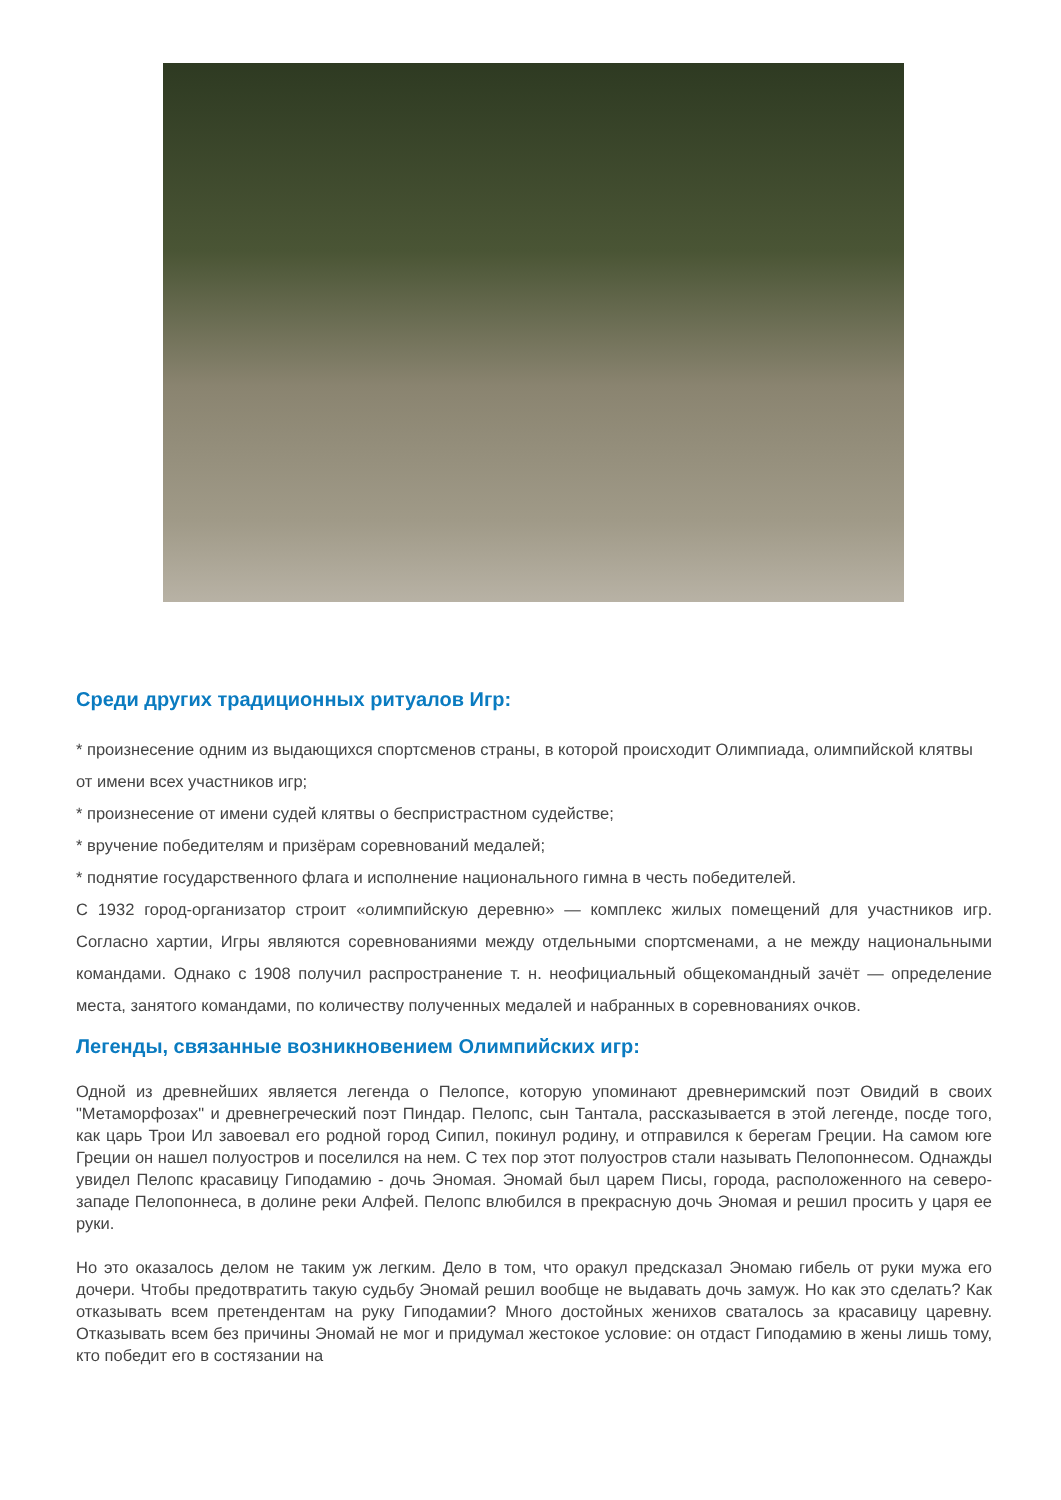Среди других традиционных ритуалов Игр:
* произнесение одним из выдающихся спортсменов страны, в которой происходит Олимпиада, олимпийской клятвы от имени всех участников игр;
* произнесение от имени судей клятвы о беспристрастном судействе;
* вручение победителям и призёрам соревнований медалей;
* поднятие государственного флага и исполнение национального гимна в честь победителей.
С 1932 город-организатор строит «олимпийскую деревню» — комплекс жилых помещений для участников игр. Согласно хартии, Игры являются соревнованиями между отдельными спортсменами, а не между национальными командами. Однако с 1908 получил распространение т. н. неофициальный общекомандный зачёт — определение места, занятого командами, по количеству полученных медалей и набранных в соревнованиях очков.
Легенды, связанные возникновением Олимпийских игр:
Одной из древнейших является легенда о Пелопсе, которую упоминают древнеримский поэт Овидий в своих "Метаморфозах" и древнегреческий поэт Пиндар. Пелопс, сын Тантала, рассказывается в этой легенде, посде того, как царь Трои Ил завоевал его родной город Сипил, покинул родину, и отправился к берегам Греции. На самом юге Греции он нашел полуостров и поселился на нем. С тех пор этот полуостров стали называть Пелопоннесом. Однажды увидел Пелопс красавицу Гиподамию - дочь Эномая. Эномай был царем Писы, города, расположенного на северо-западе Пелопоннеса, в долине реки Алфей. Пелопс влюбился в прекрасную дочь Эномая и решил просить у царя ее руки.
Но это оказалось делом не таким уж легким. Дело в том, что оракул предсказал Эномаю гибель от руки мужа его дочери. Чтобы предотвратить такую судьбу Эномай решил вообще не выдавать дочь замуж. Но как это сделать? Как отказывать всем претендентам на руку Гиподамии? Много достойных женихов сваталось за красавицу царевну. Отказывать всем без причины Эномай не мог и придумал жестокое условие: он отдаст Гиподамию в жены лишь тому, кто победит его в состязании на